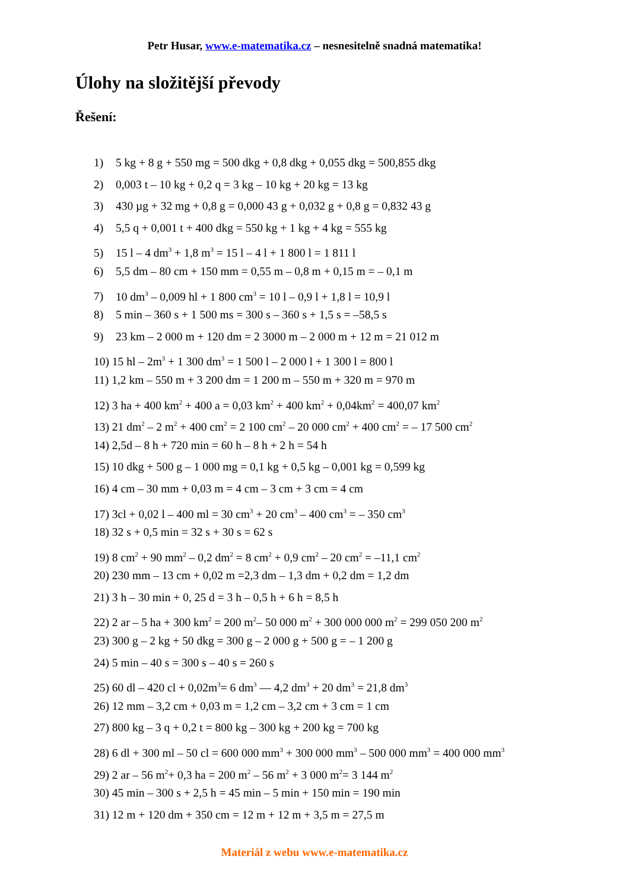Petr Husar, www.e-matematika.cz – nesnesitelně snadná matematika!
Úlohy na složitější převody
Řešení:
1) 5 kg + 8 g + 550 mg = 500 dkg + 0,8 dkg + 0,055 dkg = 500,855 dkg
2) 0,003 t – 10 kg + 0,2 q = 3 kg – 10 kg + 20 kg = 13 kg
3) 430 µg + 32 mg + 0,8 g = 0,000 43 g + 0,032 g + 0,8 g = 0,832 43 g
4) 5,5 q + 0,001 t + 400 dkg = 550 kg + 1 kg + 4 kg = 555 kg
5) 15 l – 4 dm<sup>3</sup> + 1,8 m<sup>3</sup> = 15 l – 4 l + 1 800 l = 1 811 l
6) 5,5 dm – 80 cm + 150 mm = 0,55 m – 0,8 m + 0,15 m = – 0,1 m
7) 10 dm<sup>3</sup> – 0,009 hl + 1 800 cm<sup>3</sup> = 10 l – 0,9 l + 1,8 l = 10,9 l
8) 5 min – 360 s + 1 500 ms = 300 s – 360 s + 1,5 s = –58,5 s
9) 23 km – 2 000 m + 120 dm = 2 3000 m – 2 000 m + 12 m = 21 012 m
10) 15 hl – 2m<sup>3</sup> + 1 300 dm<sup>3</sup> = 1 500 l – 2 000 l + 1 300 l = 800 l
11) 1,2 km – 550 m + 3 200 dm = 1 200 m – 550 m + 320 m = 970 m
12) 3 ha + 400 km<sup>2</sup> + 400 a = 0,03 km<sup>2</sup> + 400 km<sup>2</sup> + 0,04km<sup>2</sup> = 400,07 km<sup>2</sup>
13) 21 dm<sup>2</sup> – 2 m<sup>2</sup> + 400 cm<sup>2</sup> = 2 100 cm<sup>2</sup> – 20 000 cm<sup>2</sup> + 400 cm<sup>2</sup> = – 17 500 cm<sup>2</sup>
14) 2,5d – 8 h + 720 min = 60 h – 8 h + 2 h = 54 h
15) 10 dkg + 500 g – 1 000 mg = 0,1 kg + 0,5 kg – 0,001 kg = 0,599 kg
16) 4 cm – 30 mm + 0,03 m = 4 cm – 3 cm + 3 cm = 4 cm
17) 3cl + 0,02 l – 400 ml = 30 cm<sup>3</sup> + 20 cm<sup>3</sup> – 400 cm<sup>3</sup> = – 350 cm<sup>3</sup>
18) 32 s + 0,5 min = 32 s + 30 s = 62 s
19) 8 cm<sup>2</sup> + 90 mm<sup>2</sup> – 0,2 dm<sup>2</sup> = 8 cm<sup>2</sup> + 0,9 cm<sup>2</sup> – 20 cm<sup>2</sup> = –11,1 cm<sup>2</sup>
20) 230 mm – 13 cm + 0,02 m =2,3 dm – 1,3 dm + 0,2 dm = 1,2 dm
21) 3 h – 30 min + 0, 25 d = 3 h – 0,5 h + 6 h = 8,5 h
22) 2 ar – 5 ha + 300 km<sup>2</sup> = 200 m<sup>2</sup>– 50 000 m<sup>2</sup> + 300 000 000 m<sup>2</sup> = 299 050 200 m<sup>2</sup>
23) 300 g – 2 kg + 50 dkg = 300 g – 2 000 g + 500 g = – 1 200 g
24) 5 min – 40 s = 300 s – 40 s = 260 s
25) 60 dl – 420 cl + 0,02m<sup>3</sup>= 6 dm<sup>3</sup> — 4,2 dm<sup>3</sup> + 20 dm<sup>3</sup> = 21,8 dm<sup>3</sup>
26) 12 mm – 3,2 cm + 0,03 m = 1,2 cm – 3,2 cm + 3 cm = 1 cm
27) 800 kg – 3 q + 0,2 t = 800 kg – 300 kg + 200 kg = 700 kg
28) 6 dl + 300 ml – 50 cl = 600 000 mm<sup>3</sup> + 300 000 mm<sup>3</sup> – 500 000 mm<sup>3</sup> = 400 000 mm<sup>3</sup>
29) 2 ar – 56 m<sup>2</sup>+ 0,3 ha = 200 m<sup>2</sup> – 56 m<sup>2</sup> + 3 000 m<sup>2</sup>= 3 144 m<sup>2</sup>
30) 45 min – 300 s + 2,5 h = 45 min – 5 min + 150 min = 190 min
31) 12 m + 120 dm + 350 cm = 12 m + 12 m + 3,5 m = 27,5 m
Materiál z webu www.e-matematika.cz